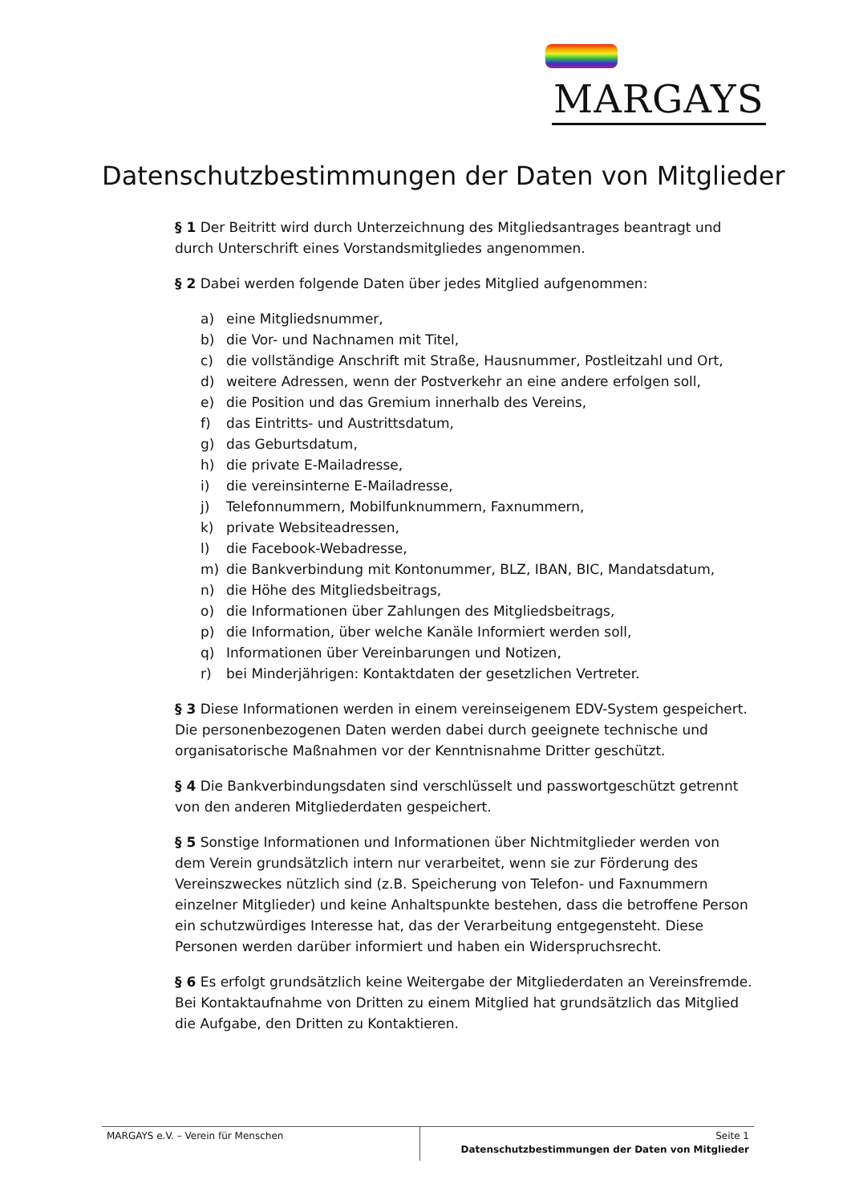MARGAYS
Datenschutzbestimmungen der Daten von Mitglieder
§ 1 Der Beitritt wird durch Unterzeichnung des Mitgliedsantrages beantragt und durch Unterschrift eines Vorstandsmitgliedes angenommen.
§ 2 Dabei werden folgende Daten über jedes Mitglied aufgenommen:
a) eine Mitgliedsnummer,
b) die Vor- und Nachnamen mit Titel,
c) die vollständige Anschrift mit Straße, Hausnummer, Postleitzahl und Ort,
d) weitere Adressen, wenn der Postverkehr an eine andere erfolgen soll,
e) die Position und das Gremium innerhalb des Vereins,
f) das Eintritts- und Austrittsdatum,
g) das Geburtsdatum,
h) die private E-Mailadresse,
i) die vereinsinterne E-Mailadresse,
j) Telefonnummern, Mobilfunknummern, Faxnummern,
k) private Websiteadressen,
l) die Facebook-Webadresse,
m) die Bankverbindung mit Kontonummer, BLZ, IBAN, BIC, Mandatsdatum,
n) die Höhe des Mitgliedsbeitrags,
o) die Informationen über Zahlungen des Mitgliedsbeitrags,
p) die Information, über welche Kanäle Informiert werden soll,
q) Informationen über Vereinbarungen und Notizen,
r) bei Minderjährigen: Kontaktdaten der gesetzlichen Vertreter.
§ 3 Diese Informationen werden in einem vereinseigenem EDV-System gespeichert. Die personenbezogenen Daten werden dabei durch geeignete technische und organisatorische Maßnahmen vor der Kenntnisnahme Dritter geschützt.
§ 4 Die Bankverbindungsdaten sind verschlüsselt und passwortgeschützt getrennt von den anderen Mitgliederdaten gespeichert.
§ 5 Sonstige Informationen und Informationen über Nichtmitglieder werden von dem Verein grundsätzlich intern nur verarbeitet, wenn sie zur Förderung des Vereinszweckes nützlich sind (z.B. Speicherung von Telefon- und Faxnummern einzelner Mitglieder) und keine Anhaltspunkte bestehen, dass die betroffene Person ein schutzwürdiges Interesse hat, das der Verarbeitung entgegensteht. Diese Personen werden darüber informiert und haben ein Widerspruchsrecht.
§ 6 Es erfolgt grundsätzlich keine Weitergabe der Mitgliederdaten an Vereinsfremde. Bei Kontaktaufnahme von Dritten zu einem Mitglied hat grundsätzlich das Mitglied die Aufgabe, den Dritten zu Kontaktieren.
MARGAYS e.V. – Verein für Menschen
Seite 1
Datenschutzbestimmungen der Daten von Mitglieder